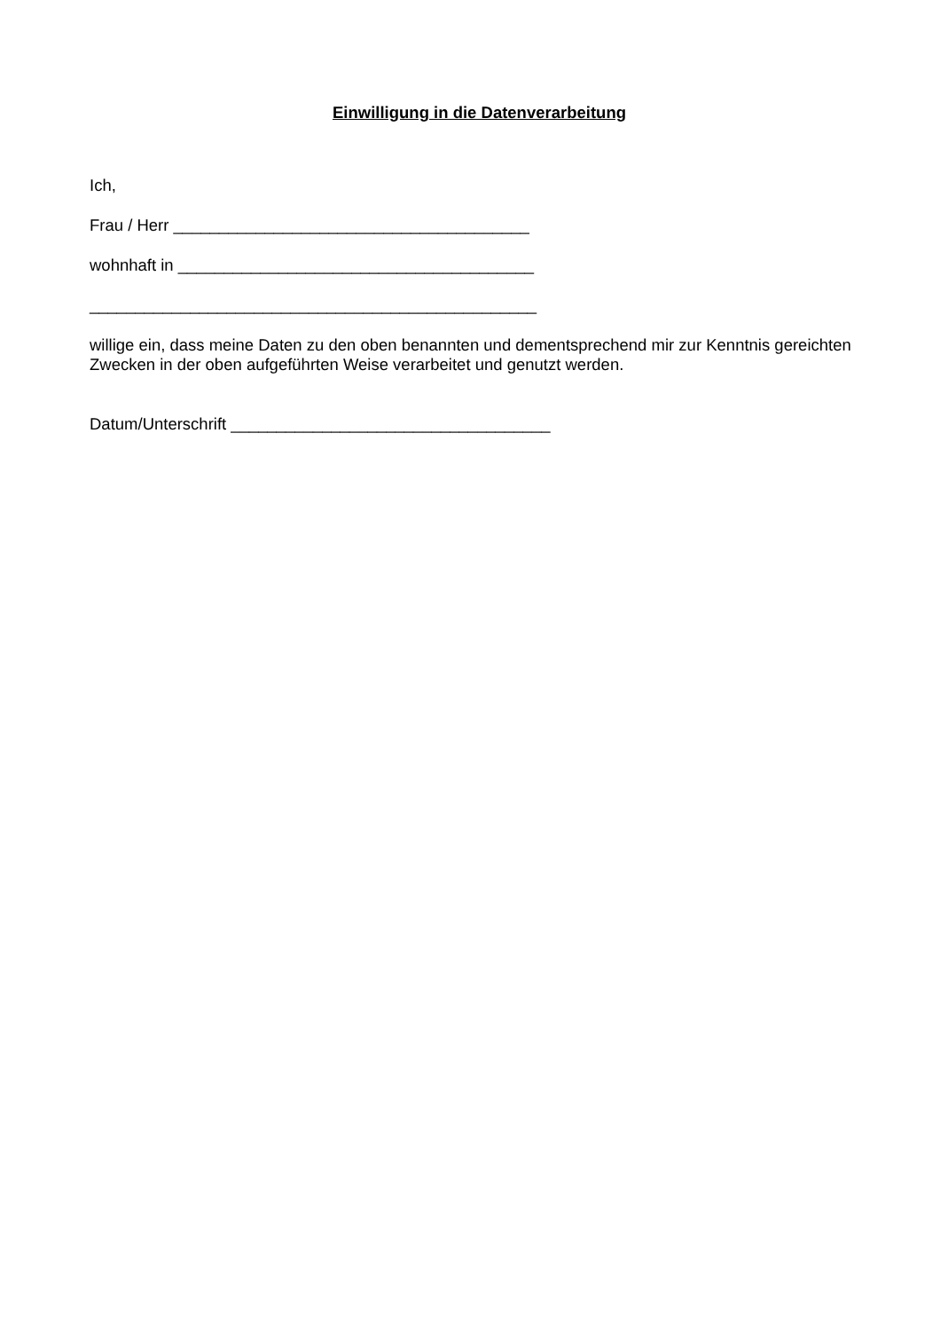Einwilligung in die Datenverarbeitung
Ich,
Frau / Herr _______________________________________
wohnhaft in _______________________________________
_________________________________________________
willige ein, dass meine Daten zu den oben benannten und dementsprechend mir zur Kenntnis gereichten Zwecken in der oben aufgeführten Weise verarbeitet und genutzt werden.
Datum/Unterschrift ___________________________________